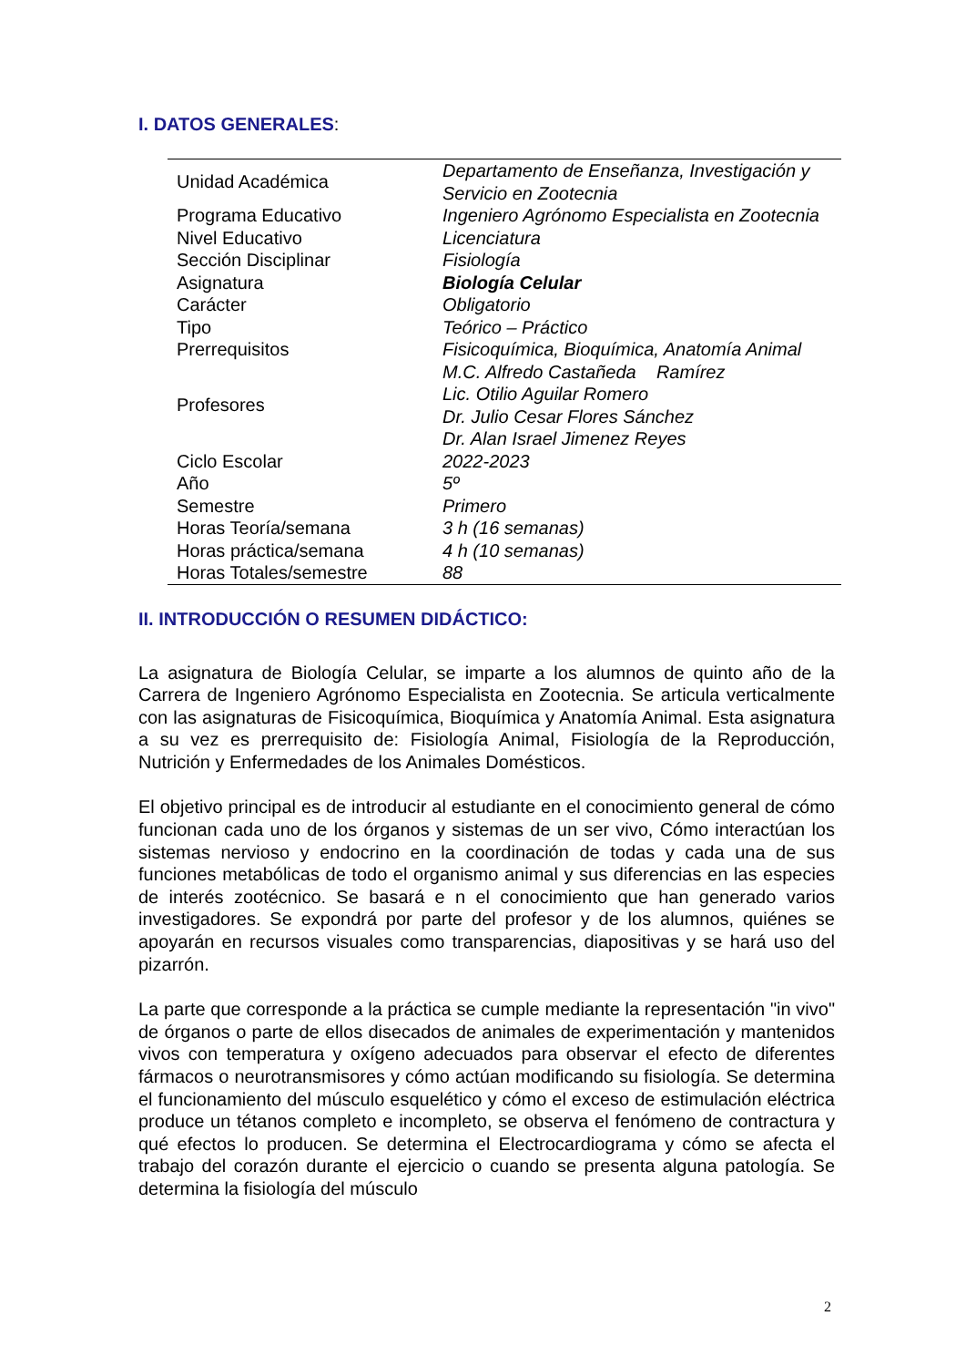I. DATOS GENERALES:
| Unidad Académica | Departamento de Enseñanza, Investigación y Servicio en Zootecnia |
| Programa Educativo | Ingeniero Agrónomo Especialista en Zootecnia |
| Nivel Educativo | Licenciatura |
| Sección Disciplinar | Fisiología |
| Asignatura | Biología Celular |
| Carácter | Obligatorio |
| Tipo | Teórico – Práctico |
| Prerrequisitos | Fisicoquímica, Bioquímica, Anatomía Animal |
| Profesores | M.C. Alfredo Castañeda Ramírez Lic. Otilio Aguilar Romero Dr. Julio Cesar Flores Sánchez Dr. Alan Israel Jimenez Reyes |
| Ciclo Escolar | 2022-2023 |
| Año | 5º |
| Semestre | Primero |
| Horas Teoría/semana | 3 h (16 semanas) |
| Horas práctica/semana | 4 h (10 semanas) |
| Horas Totales/semestre | 88 |
II. INTRODUCCIÓN O RESUMEN DIDÁCTICO:
La asignatura de Biología Celular, se imparte a los alumnos de quinto año de la Carrera de Ingeniero Agrónomo Especialista en Zootecnia. Se articula verticalmente con las asignaturas de Fisicoquímica, Bioquímica y Anatomía Animal. Esta asignatura a su vez es prerrequisito de: Fisiología Animal, Fisiología de la Reproducción, Nutrición y Enfermedades de los Animales Domésticos.
El objetivo principal es de introducir al estudiante en el conocimiento general de cómo funcionan cada uno de los órganos y sistemas de un ser vivo, Cómo interactúan los sistemas nervioso y endocrino en la coordinación de todas y cada una de sus funciones metabólicas de todo el organismo animal y sus diferencias en las especies de interés zootécnico. Se basará e n el conocimiento que han generado varios investigadores. Se expondrá por parte del profesor y de los alumnos, quiénes se apoyarán en recursos visuales como transparencias, diapositivas y se hará uso del pizarrón.
La parte que corresponde a la práctica se cumple mediante la representación "in vivo" de órganos o parte de ellos disecados de animales de experimentación y mantenidos vivos con temperatura y oxígeno adecuados para observar el efecto de diferentes fármacos o neurotransmisores y cómo actúan modificando su fisiología. Se determina el funcionamiento del músculo esquelético y cómo el exceso de estimulación eléctrica produce un tétanos completo e incompleto, se observa el fenómeno de contractura y qué efectos lo producen. Se determina el Electrocardiograma y cómo se afecta el trabajo del corazón durante el ejercicio o cuando se presenta alguna patología. Se determina la fisiología del músculo
2